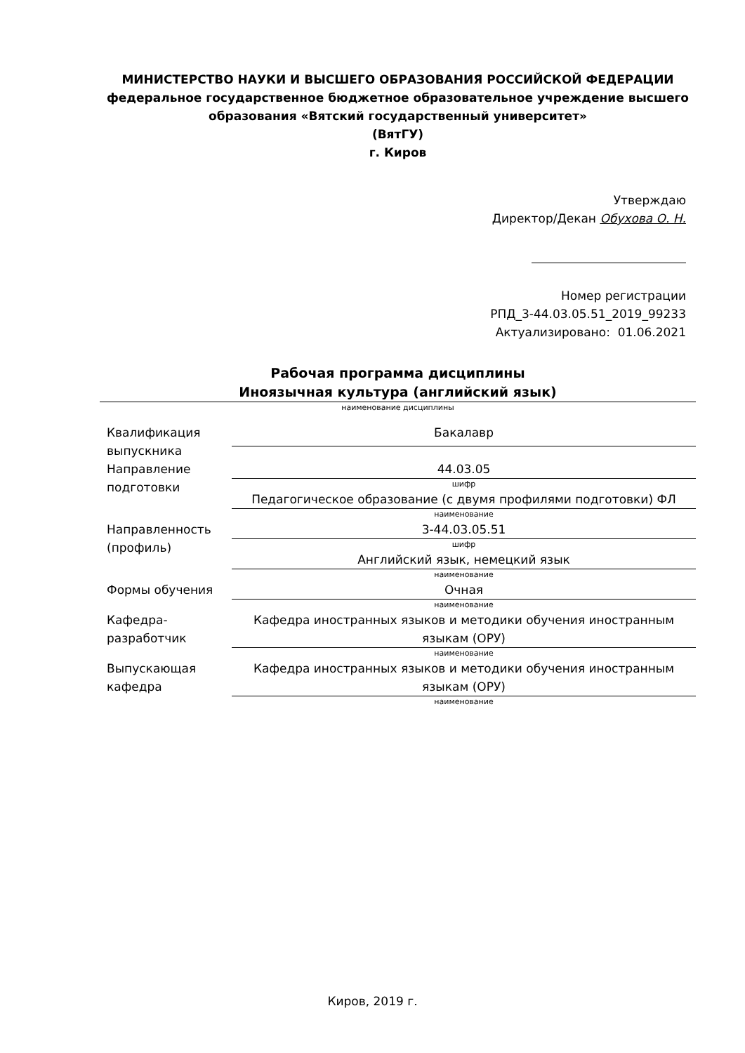МИНИСТЕРСТВО НАУКИ И ВЫСШЕГО ОБРАЗОВАНИЯ РОССИЙСКОЙ ФЕДЕРАЦИИ
федеральное государственное бюджетное образовательное учреждение высшего образования «Вятский государственный университет»
(ВятГУ)
г. Киров
Утверждаю
Директор/Декан Обухова О. Н.
Номер регистрации
РПД_3-44.03.05.51_2019_99233
Актуализировано: 01.06.2021
Рабочая программа дисциплины
Иноязычная культура (английский язык)
наименование дисциплины
| Квалификация выпускника | Бакалавр |
| Направление подготовки | 44.03.05 |
| | шифр |
| | Педагогическое образование (с двумя профилями подготовки) ФЛ |
| | наименование |
| Направленность (профиль) | 3-44.03.05.51 |
| | шифр |
| | Английский язык, немецкий язык |
| | наименование |
| Формы обучения | Очная |
| | наименование |
| Кафедра-разработчик | Кафедра иностранных языков и методики обучения иностранным языкам (ОРУ) |
| | наименование |
| Выпускающая кафедра | Кафедра иностранных языков и методики обучения иностранным языкам (ОРУ) |
| | наименование |
Киров, 2019 г.